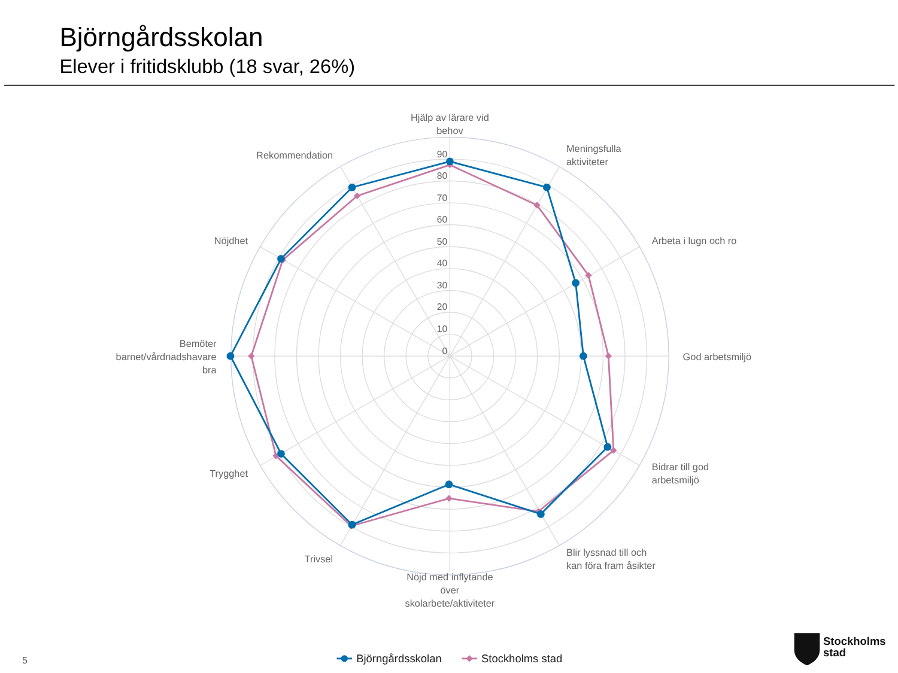Björngårdsskolan
Elever i fritidsklubb (18 svar, 26%)
90
80
70
60
50
40
30
20
10
0
Hjälp av lärare vid
behov
Meningsfulla
aktiviteter
Arbeta i lugn och ro
God arbetsmiljö
Bidrar till god
arbetsmiljö
Blir lyssnad till och
kan föra fram åsikter
Nöjd med inflytande
över
skolarbete/aktiviteter
Trivsel
Trygghet
Bemöter
barnet/vårdnadshavare
bra
Nöjdhet
Rekommendation
Björngårdsskolan
Stockholms stad
5
Stockholms
stad